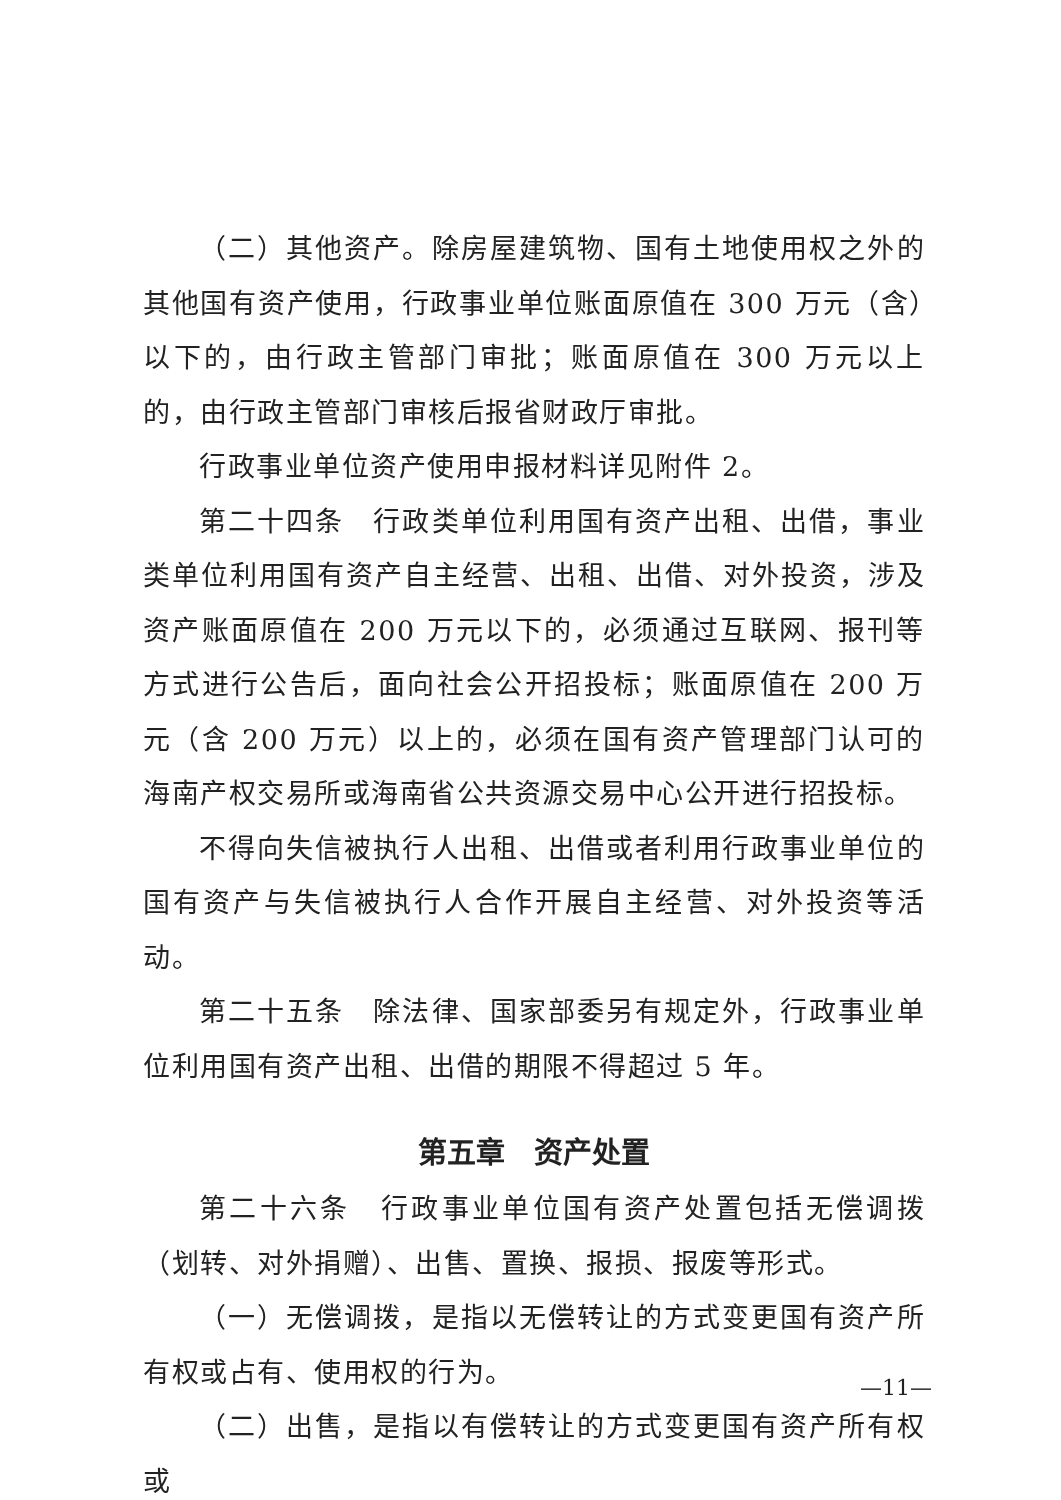（二）其他资产。除房屋建筑物、国有土地使用权之外的其他国有资产使用，行政事业单位账面原值在 300 万元（含）以下的，由行政主管部门审批；账面原值在 300 万元以上的，由行政主管部门审核后报省财政厅审批。
行政事业单位资产使用申报材料详见附件 2。
第二十四条　行政类单位利用国有资产出租、出借，事业类单位利用国有资产自主经营、出租、出借、对外投资，涉及资产账面原值在 200 万元以下的，必须通过互联网、报刊等方式进行公告后，面向社会公开招投标；账面原值在 200 万元（含 200 万元）以上的，必须在国有资产管理部门认可的海南产权交易所或海南省公共资源交易中心公开进行招投标。
不得向失信被执行人出租、出借或者利用行政事业单位的国有资产与失信被执行人合作开展自主经营、对外投资等活动。
第二十五条　除法律、国家部委另有规定外，行政事业单位利用国有资产出租、出借的期限不得超过 5 年。
第五章　资产处置
第二十六条　行政事业单位国有资产处置包括无偿调拨（划转、对外捐赠）、出售、置换、报损、报废等形式。
（一）无偿调拨，是指以无偿转让的方式变更国有资产所有权或占有、使用权的行为。
（二）出售，是指以有偿转让的方式变更国有资产所有权或
—11—